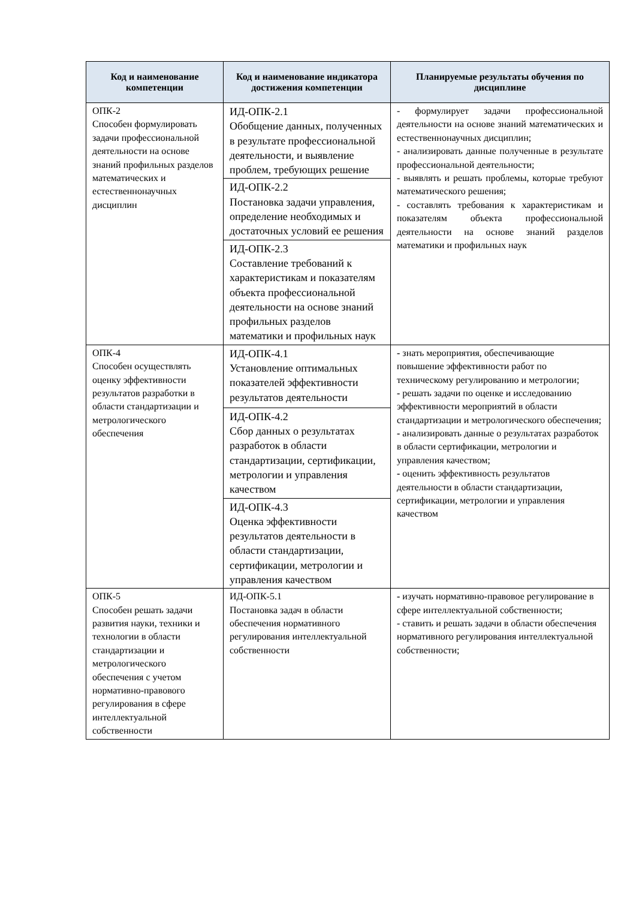| Код и наименование компетенции | Код и наименование индикатора достижения компетенции | Планируемые результаты обучения по дисциплине |
| --- | --- | --- |
| ОПК-2 Способен формулировать задачи профессиональной деятельности на основе знаний профильных разделов математических и естественнонаучных дисциплин | ИД-ОПК-2.1 Обобщение данных, полученных в результате профессиональной деятельности, и выявление проблем, требующих решение | - формулирует задачи профессиональной деятельности на основе знаний математических и естественнонаучных дисциплин; - анализировать данные полученные в результате профессиональной деятельности; - выявлять и решать проблемы, которые требуют математического решения; - составлять требования к характеристикам и показателям объекта профессиональной деятельности на основе знаний разделов математики и профильных наук |
| | ИД-ОПК-2.2 Постановка задачи управления, определение необходимых и достаточных условий ее решения | |
| | ИД-ОПК-2.3 Составление требований к характеристикам и показателям объекта профессиональной деятельности на основе знаний профильных разделов математики и профильных наук | |
| ОПК-4 Способен осуществлять оценку эффективности результатов разработки в области стандартизации и метрологического обеспечения | ИД-ОПК-4.1 Установление оптимальных показателей эффективности результатов деятельности | - знать мероприятия, обеспечивающие повышение эффективности работ по техническому регулированию и метрологии; - решать задачи по оценке и исследованию эффективности мероприятий в области стандартизации и метрологического обеспечения; - анализировать данные о результатах разработок в области сертификации, метрологии и управления качеством; - оценить эффективность результатов деятельности в области стандартизации, сертификации, метрологии и управления качеством |
| | ИД-ОПК-4.2 Сбор данных о результатах разработок в области стандартизации, сертификации, метрологии и управления качеством | |
| | ИД-ОПК-4.3 Оценка эффективности результатов деятельности в области стандартизации, сертификации, метрологии и управления качеством | |
| ОПК-5 Способен решать задачи развития науки, техники и технологии в области стандартизации и метрологического обеспечения с учетом нормативно-правового регулирования в сфере интеллектуальной собственности | ИД-ОПК-5.1 Постановка задач в области обеспечения нормативного регулирования интеллектуальной собственности | - изучать нормативно-правовое регулирование в сфере интеллектуальной собственности; - ставить и решать задачи в области обеспечения нормативного регулирования интеллектуальной собственности; |